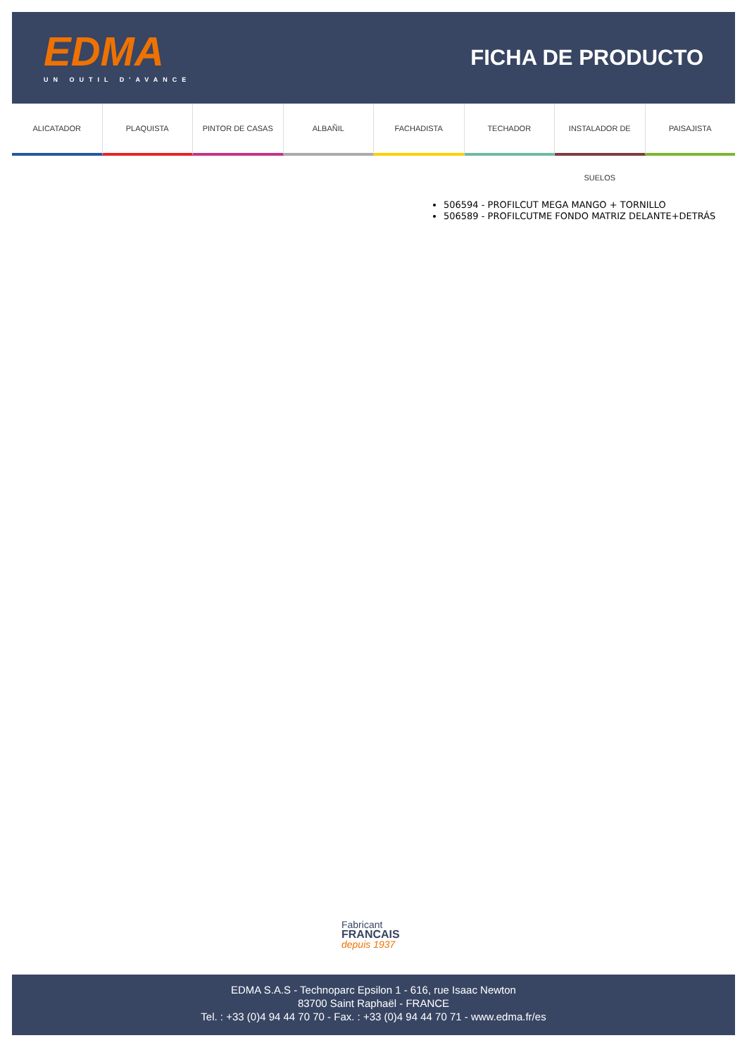EDMA
UN OUTIL D'AVANCE
FICHA DE PRODUCTO
ALICATADOR PLAQUISTA PINTOR DE CASAS ALBAÑIL FACHADISTA TECHADOR INSTALADOR DE SUELOS PAISAJISTA
506594 - PROFILCUT MEGA MANGO + TORNILLO
506589 - PROFILCUTME FONDO MATRIZ DELANTE+DETRÁS
Fabricant
FRANCAIS
depuis 1937
EDMA S.A.S - Technoparc Epsilon 1 - 616, rue Isaac Newton
83700 Saint Raphaël - FRANCE
Tel. : +33 (0)4 94 44 70 70 - Fax. : +33 (0)4 94 44 70 71 - www.edma.fr/es